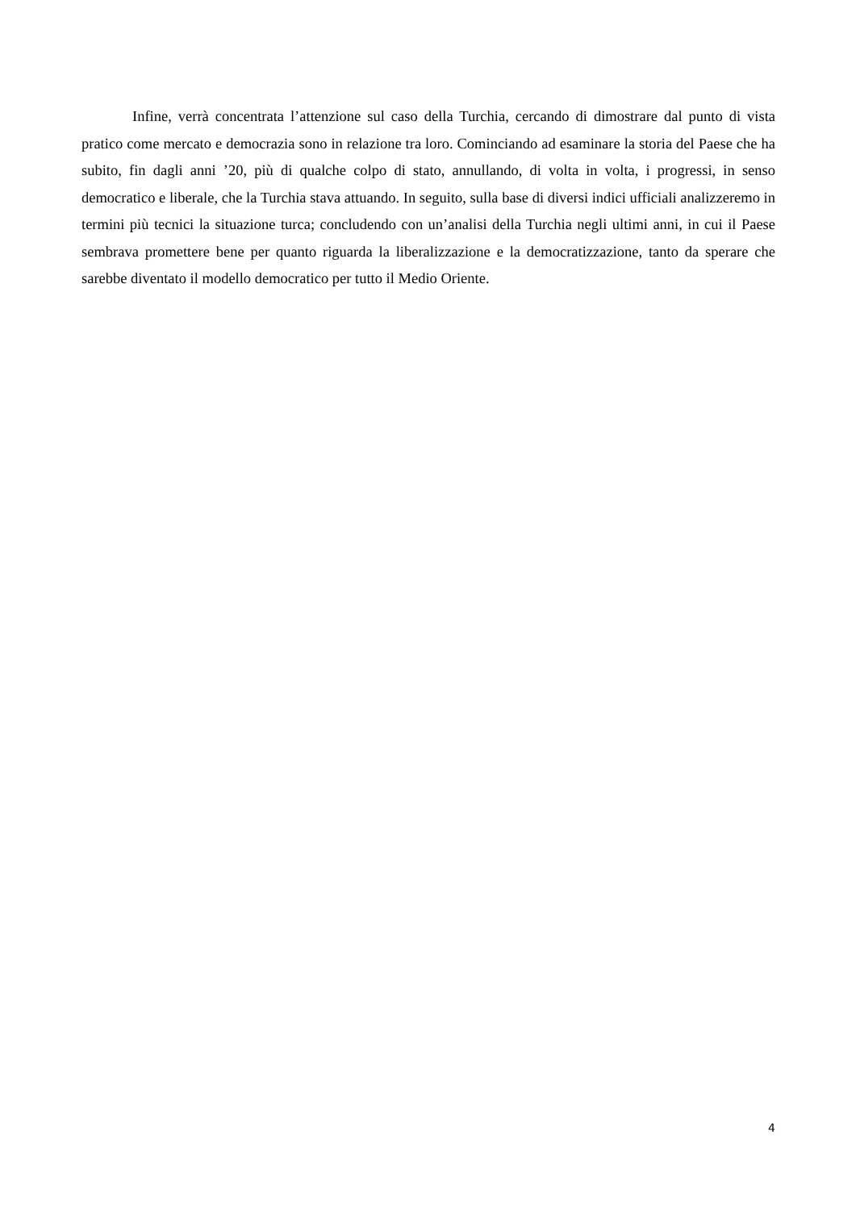Infine, verrà concentrata l’attenzione sul caso della Turchia, cercando di dimostrare dal punto di vista pratico come mercato e democrazia sono in relazione tra loro. Cominciando ad esaminare la storia del Paese che ha subito, fin dagli anni ’20, più di qualche colpo di stato, annullando, di volta in volta, i progressi, in senso democratico e liberale, che la Turchia stava attuando. In seguito, sulla base di diversi indici ufficiali analizzeremo in termini più tecnici la situazione turca; concludendo con un’analisi della Turchia negli ultimi anni, in cui il Paese sembrava promettere bene per quanto riguarda la liberalizzazione e la democratizzazione, tanto da sperare che sarebbe diventato il modello democratico per tutto il Medio Oriente.
4